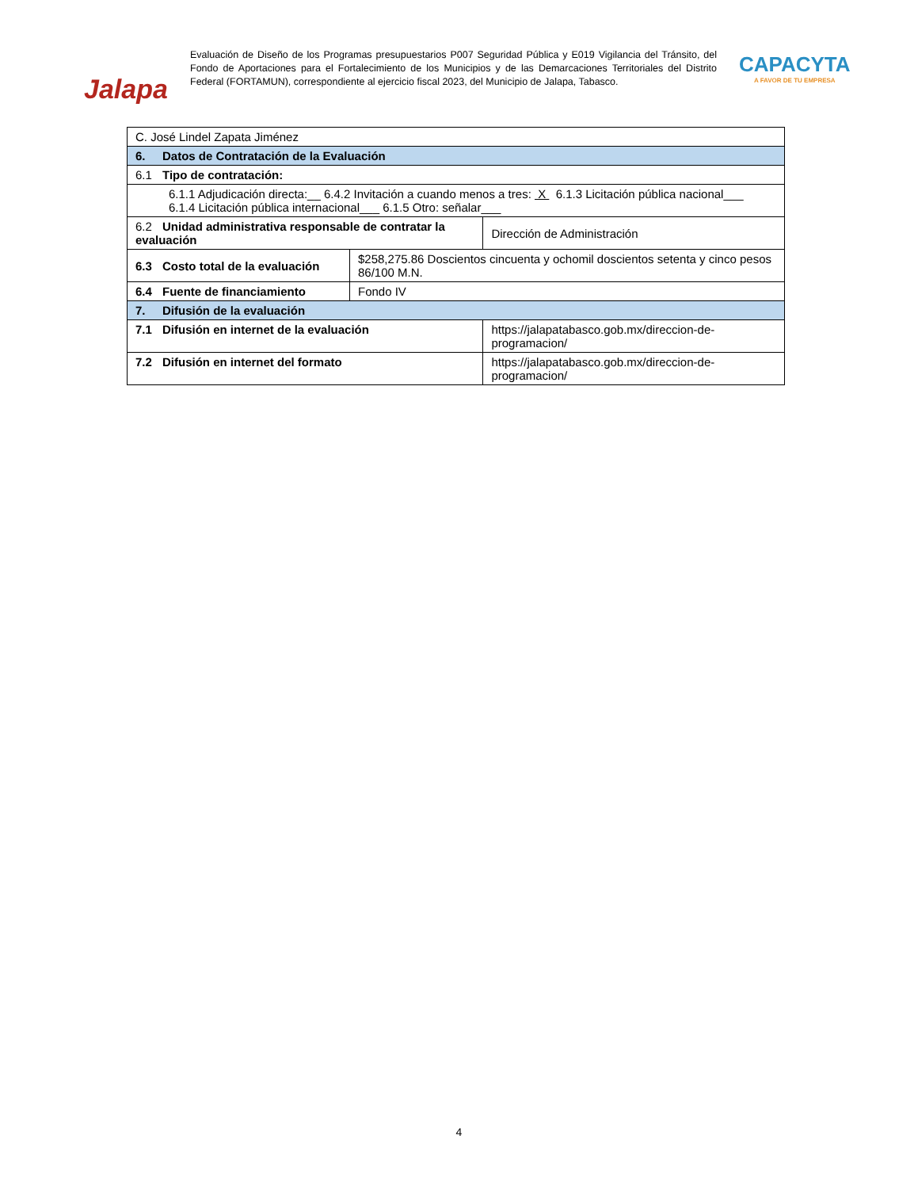Jalapa
Evaluación de Diseño de los Programas presupuestarios P007 Seguridad Pública y E019 Vigilancia del Tránsito, del Fondo de Aportaciones para el Fortalecimiento de los Municipios y de las Demarcaciones Territoriales del Distrito Federal (FORTAMUN), correspondiente al ejercicio fiscal 2023, del Municipio de Jalapa, Tabasco.
CAPACYTA
A FAVOR DE TU EMPRESA
| C. José Lindel Zapata Jiménez | | | |
| 6. Datos de Contratación de la Evaluación | | | |
| 6.1 Tipo de contratación: | | | |
| 6.1.1 Adjudicación directa:__ 6.4.2 Invitación a cuando menos a tres: X 6.1.3 Licitación pública nacional___ 6.1.4 Licitación pública internacional___ 6.1.5 Otro: señalar___ | | | |
| 6.2 Unidad administrativa responsable de contratar la evaluación | | | Dirección de Administración |
| 6.3 Costo total de la evaluación | $258,275.86 Doscientos cincuenta y ochomil doscientos setenta y cinco pesos 86/100 M.N. | | |
| 6.4 Fuente de financiamiento | Fondo IV | | |
| 7. Difusión de la evaluación | | | |
| 7.1 Difusión en internet de la evaluación | | https://jalapatabasco.gob.mx/direccion-de-programacion/ | |
| 7.2 Difusión en internet del formato | | https://jalapatabasco.gob.mx/direccion-de-programacion/ | |
4